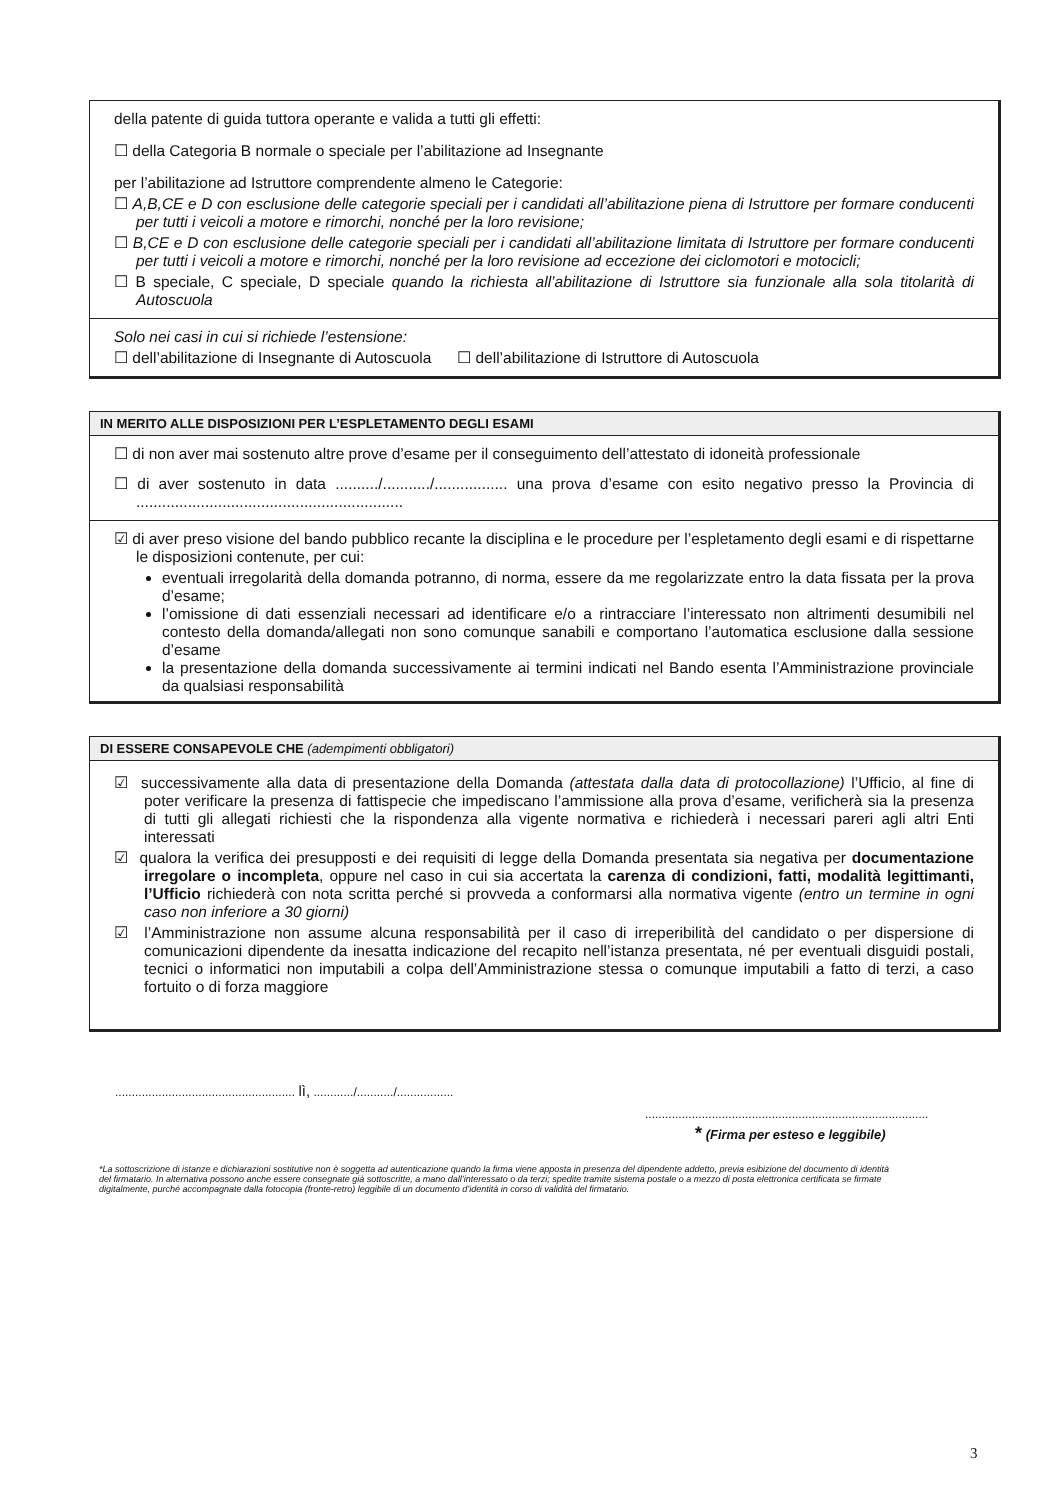della patente di guida tuttora operante e valida a tutti gli effetti:
☐ della Categoria B normale o speciale per l’abilitazione ad Insegnante
per l’abilitazione ad Istruttore comprendente almeno le Categorie:
☐ A,B,CE e D con esclusione delle categorie speciali per i candidati all’abilitazione piena di Istruttore per formare conducenti per tutti i veicoli a motore e rimorchi, nonché per la loro revisione;
☐ B,CE e D con esclusione delle categorie speciali per i candidati all’abilitazione limitata di Istruttore per formare conducenti per tutti i veicoli a motore e rimorchi, nonché per la loro revisione ad eccezione dei ciclomotori e motocicli;
☐ B speciale, C speciale, D speciale quando la richiesta all’abilitazione di Istruttore sia funzionale alla sola titolarità di Autoscuola
Solo nei casi in cui si richiede l’estensione:
☐ dell’abilitazione di Insegnante di Autoscuola ☐ dell’abilitazione di Istruttore di Autoscuola
IN MERITO ALLE DISPOSIZIONI PER L’ESPLETAMENTO DEGLI ESAMI
☐ di non aver mai sostenuto altre prove d’esame per il conseguimento dell’attestato di idoneità professionale
☐ di aver sostenuto in data ........../.........../................. una prova d’esame con esito negativo presso la Provincia di ..............................................................
☑ di aver preso visione del bando pubblico recante la disciplina e le procedure per l’espletamento degli esami e di rispettarne le disposizioni contenute, per cui:
eventuali irregolarità della domanda potranno, di norma, essere da me regolarizzate entro la data fissata per la prova d’esame;
l’omissione di dati essenziali necessari ad identificare e/o a rintracciare l’interessato non altrimenti desumibili nel contesto della domanda/allegati non sono comunque sanabili e comportano l’automatica esclusione dalla sessione d’esame
la presentazione della domanda successivamente ai termini indicati nel Bando esenta l’Amministrazione provinciale da qualsiasi responsabilità
DI ESSERE CONSAPEVOLE CHE (adempimenti obbligatori)
☑ successivamente alla data di presentazione della Domanda (attestata dalla data di protocollazione) l’Ufficio, al fine di poter verificare la presenza di fattispecie che impediscano l’ammissione alla prova d’esame, verificherà sia la presenza di tutti gli allegati richiesti che la rispondenza alla vigente normativa e richiederà i necessari pareri agli altri Enti interessati
☑ qualora la verifica dei presupposti e dei requisiti di legge della Domanda presentata sia negativa per documentazione irregolare o incompleta, oppure nel caso in cui sia accertata la carenza di condizioni, fatti, modalità legittimanti, l’Ufficio richiederà con nota scritta perché si provveda a conformarsi alla normativa vigente (entro un termine in ogni caso non inferiore a 30 giorni)
☑ l’Amministrazione non assume alcuna responsabilità per il caso di irreperibilità del candidato o per dispersione di comunicazioni dipendente da inesatta indicazione del recapito nell’istanza presentata, né per eventuali disguidi postali, tecnici o informatici non imputabili a colpa dell’Amministrazione stessa o comunque imputabili a fatto di terzi, a caso fortuito o di forza maggiore
...................................................... lì, ............/.........../.................
.....................................................................................
* (Firma per esteso e leggibile)
*La sottoscrizione di istanze e dichiarazioni sostitutive non è soggetta ad autenticazione quando la firma viene apposta in presenza del dipendente addetto, previa esibizione del documento di identità del firmatario. In alternativa possono anche essere consegnate già sottoscritte, a mano dall’interessato o da terzi; spedite tramite sistema postale o a mezzo di posta elettronica certificata se firmate digitalmente, purché accompagnate dalla fotocopia (fronte-retro) leggibile di un documento d’identità in corso di validità del firmatario.
3